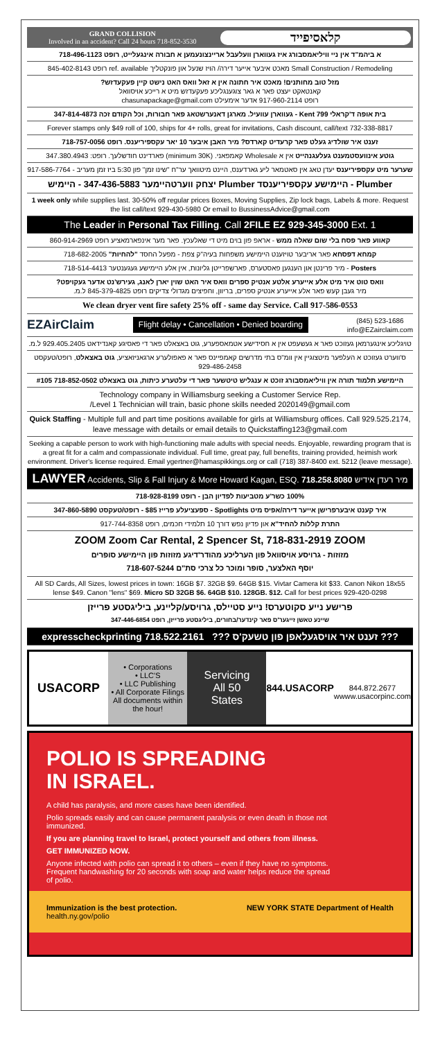GRAND COLLISION
Involved in an accident? Call 24 hours 718-852-3530
קלאסיפייד
א ביהמ"ד אין ניי וויליאמסבורג איז געווארן וועלעבל אריינצונעמען א חבורה אינגעלייט, רופט 718-496-1123
Small Construction / Remodeling מאכט איבער אייער דירה/ הויז שנעל און פונקטליך ref. available רופט 845-402-8143
מזל טוב מחותנים! מאכט איר חתונה אין א זאל וואס האט נישט קיין פעקעדזש?
קאנטאקט יעצט פאר א גאר צוגענגליכע פעקעדזש מיט א רייכע אויסוואל
רופט 917-960-2114 אדער אימעילט chasunapackage@gmail.com
בית אופה ד'קראלי 799 Kent - געווארן עוועיל. מארגן דאנערשטאג פאר חבורות, וכל הקודם זכה 347-814-4873
Forever stamps only $49 roll of 100, ships for 4+ rolls, great for invitations, Cash discount, call/text 732-338-8817
זענט איר שולדיג געלט פאר קרעדיט קארדס? מיר האבן איבער 10 יאר עקספיריענס. רופט 718-757-0056
גוטע אינוועסטמענט געלעגנהייט אין א Wholesale קאמפאני. (minimum 30K) פארדינט חודשלעך. רופט: 347.380.4943
שערער מיט עקספיריענס יעדן טאג אין סאטמאר ליע גארדענס, היינט מיטוואך ער"ח "שינו זמן" פון 5:30 ביז זמן מעריב - 917-586-7764
Plumber - היימישע עקספיריענסד Plumber יצחק ווערטהיימער 347-436-5883 - היימיש
1 week only while supplies last. 30-50% off regular prices Boxes, Moving Supplies, Zip lock bags, Labels & more. Request the list call/text 929-430-5980 Or email to BussinessAdvice@gmail.com
The Leader in Personal Tax Filling. Call 2FILE EZ 929-345-3000 Ext. 1
קאווע פאר פסח בלי שום שאלה ממש - אראפ פון בוים מיט די שאלעכץ. פאר מער אינפארמאציע רופט 860-914-2969
קמחא דפסחא פאר אריבער טויזענט היימישע משפחות בעיה"ק צפת - מפעל החסד "להחיות" 718-682-2005
Posters - מיר פרינטן און הענגען פאסטערס, פארשפרייטן גליונות, אין אלע היימישע געגענטער 718-514-4413
וואס טוט איר מיט אלע אייערע אלטע אנטיק ספרים וואס איר האט שוין יארן לאנג, געירש'נט אדער געקויפט?
מיר געבן קעש פאר אלע אייערע אנטיק ספרים, בריוון, וחפיצים מגדולי צדיקים רופט 845-379-4825 ל.מ.
We clean dryer vent fire safety 25% off - same day Service. Call 917-586-0553
EZAirClaim Flight delay • Cancellation • Denied boarding (845) 523-1686
info@EZairclaim.com
טויגליכע אינגערמאן געזוכט פאר א געשעפט אין א חסידישע אטמאספערע, גוט באצאלט פאר די פאסיגע קאנדידאט 929.405.2405 ל.מ.
ס'ווערט געזוכט א העלפער מיטצוגיין אין וומ"ס בתי מדרשים קאמפיינס פאר א פאפולערע ארגאניזאציע, גוט באצאלט, רופט/טעקסט 929-486-2458
היימישע תלמוד תורה אין וויליאמסבורג זוכט א ענגליש טיטשער פאר די עלטערע כיתות, גוט באצאלט 718-852-0502 #105
Technology company in Williamsburg seeking a Customer Service Rep.
/Level 1 Technician will train, basic phone skills needed 2020149@gmail.com
Quick Staffing - Multiple full and part time positions available for girls at Williamsburg offices. Call 929.525.2174, leave message with details or email details to Quickstaffing123@gmail.com
Seeking a capable person to work with high-functioning male adults with special needs. Enjoyable, rewarding program that is a great fit for a calm and compassionate individual. Full time, great pay, full benefits, training provided, heimish work environment. Driver's license required. Email ygertner@hamaspikkings.org or call (718) 387-8400 ext. 5212 (leave message).
LAWYER Accidents, Slip & Fall Injury & More Howard Kagan, ESQ. 718.258.8080 מיר רעדן אידיש
100% כשר'ע מטביעות לפדיון הבן - רופט 718-928-8199
איר קענט איבערפרישן אייער דירה/אפיס מיט Spotlights - ספעציעלע פרייז $85 - רופט/טעקסט 347-860-5890
התרת קללות להחיד"א און פדיון נפש דורך 10 תלמידי חכמים, רופט 917-744-8358
ZOOM Zoom Car Rental, 2 Spencer St, 718-831-2919 ZOOM
מזוזות - גרויסע אויסוואל פון הערליכע מהודר'דיגע מזוזות פון היימישע סופרים
יוסף האלצער, סופר ומוכר כל צרכי סת"ם 718-607-5244
All SD Cards, All Sizes, lowest prices in town: 16GB $7. 32GB $9. 64GB $15. Vivtar Camera kit $33. Canon Nikon 18x55 lense $49. Canon "lens" $69. Micro SD 32GB $6. 64GB $10. 128GB. $12. Call for best prices 929-420-0298
פרישע נייע סקוטערס! נייע סטיילס, גרויסע/קליינע, ביליגסטע פרייזן
שיינע טאשן זייגער'ס פאר קינדער/בחורים, ביליגסטע פרייזן, רופט 347-446-6854
expresscheckprinting 718.522.2161 ??? זענט איר אויסגעלאפן פון טשעק'ס ???
USACORP
• Corporations
• LLC'S
• LLC Publishing
• All Corporate Filings
All documents within the hour!
Servicing
All 50
States
844.USACORP
844.872.2677
wwww.usacorpinc.com
POLIO IS SPREADING
IN ISRAEL.
A child has paralysis, and more cases have been identified.
Polio spreads easily and can cause permanent paralysis or even death in those not immunized.
If you are planning travel to Israel, protect yourself and others from illness.
GET IMMUNIZED NOW.
Anyone infected with polio can spread it to others – even if they have no symptoms. Frequent handwashing for 20 seconds with soap and water helps reduce the spread of polio.
Immunization is the best protection.
health.ny.gov/polio
NEW YORK STATE Department of Health